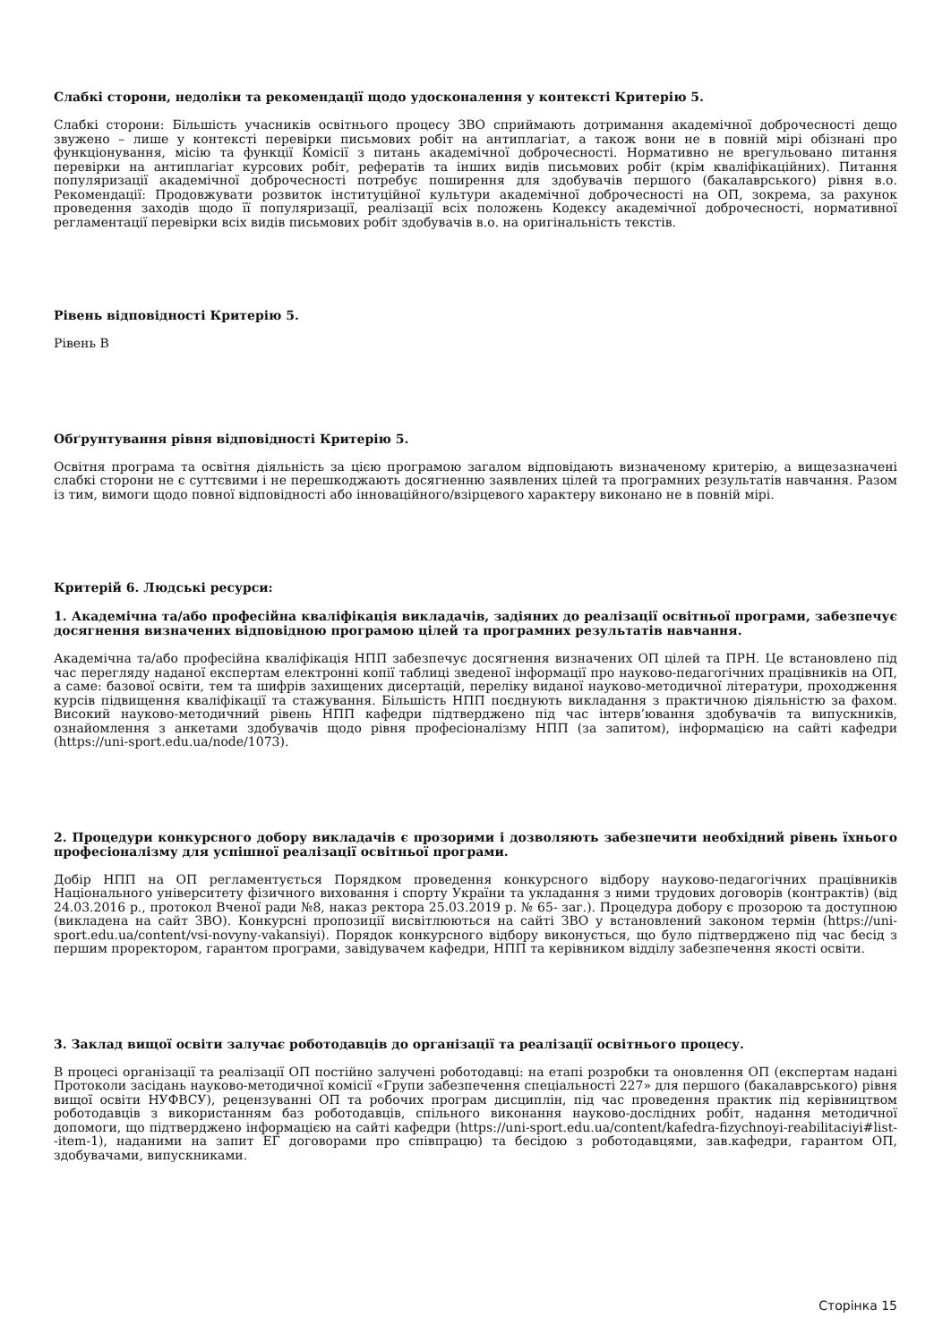Слабкі сторони, недоліки та рекомендації щодо удосконалення у контексті Критерію 5.
Слабкі сторони: Більшість учасників освітнього процесу ЗВО сприймають дотримання академічної доброчесності дещо звужено – лише у контексті перевірки письмових робіт на антиплагіат, а також вони не в повній мірі обізнані про функціонування, місію та функції Комісії з питань академічної доброчесності. Нормативно не врегульовано питання перевірки на антиплагіат курсових робіт, рефератів та інших видів письмових робіт (крім кваліфікаційних). Питання популяризації академічної доброчесності потребує поширення для здобувачів першого (бакалаврського) рівня в.о. Рекомендації: Продовжувати розвиток інституційної культури академічної доброчесності на ОП, зокрема, за рахунок проведення заходів щодо її популяризації, реалізації всіх положень Кодексу академічної доброчесності, нормативної регламентації перевірки всіх видів письмових робіт здобувачів в.о. на оригінальність текстів.
Рівень відповідності Критерію 5.
Рівень B
Обґрунтування рівня відповідності Критерію 5.
Освітня програма та освітня діяльність за цією програмою загалом відповідають визначеному критерію, а вищезазначені слабкі сторони не є суттєвими і не перешкоджають досягненню заявлених цілей та програмних результатів навчання. Разом із тим, вимоги щодо повної відповідності або інноваційного/взірцевого характеру виконано не в повній мірі.
Критерій 6. Людські ресурси:
1. Академічна та/або професійна кваліфікація викладачів, задіяних до реалізації освітньої програми, забезпечує досягнення визначених відповідною програмою цілей та програмних результатів навчання.
Академічна та/або професійна кваліфікація НПП забезпечує досягнення визначених ОП цілей та ПРН. Це встановлено під час перегляду наданої експертам електронні копії таблиці зведеної інформації про науково-педагогічних працівників на ОП, а саме: базової освіти, тем та шифрів захищених дисертацій, переліку виданої науково-методичної літератури, проходження курсів підвищення кваліфікації та стажування. Більшість НПП поєднують викладання з практичною діяльністю за фахом. Високий науково-методичний рівень НПП кафедри підтверджено під час інтерв’ювання здобувачів та випускників, ознайомлення з анкетами здобувачів щодо рівня професіоналізму НПП (за запитом), інформацією на сайті кафедри (https://uni-sport.edu.ua/node/1073).
2. Процедури конкурсного добору викладачів є прозорими і дозволяють забезпечити необхідний рівень їхнього професіоналізму для успішної реалізації освітньої програми.
Добір НПП на ОП регламентується Порядком проведення конкурсного відбору науково-педагогічних працівників Національного університету фізичного виховання і спорту України та укладання з ними трудових договорів (контрактів) (від 24.03.2016 р., протокол Вченої ради №8, наказ ректора 25.03.2019 р. № 65- заг.). Процедура добору є прозорою та доступною (викладена на сайт ЗВО). Конкурсні пропозиції висвітлюються на сайті ЗВО у встановлений законом термін (https://uni-sport.edu.ua/content/vsi-novyny-vakansiyi). Порядок конкурсного відбору виконується, що було підтверджено під час бесід з першим проректором, гарантом програми, завідувачем кафедри, НПП та керівником відділу забезпечення якості освіти.
3. Заклад вищої освіти залучає роботодавців до організації та реалізації освітнього процесу.
В процесі організації та реалізації ОП постійно залучені роботодавці: на етапі розробки та оновлення ОП (експертам надані Протоколи засідань науково-методичної комісії «Групи забезпечення спеціальності 227» для першого (бакалаврського) рівня вищої освіти НУФВСУ), рецензуванні ОП та робочих програм дисциплін, під час проведення практик під керівництвом роботодавців з використанням баз роботодавців, спільного виконання науково-дослідних робіт, надання методичної допомоги, що підтверджено інформацією на сайті кафедри (https://uni-sport.edu.ua/content/kafedra-fizychnoyi-reabilitaciyi#list--item-1), наданими на запит ЕГ договорами про співпрацю) та бесідою з роботодавцями, зав.кафедри, гарантом ОП, здобувачами, випускниками.
Сторінка 15